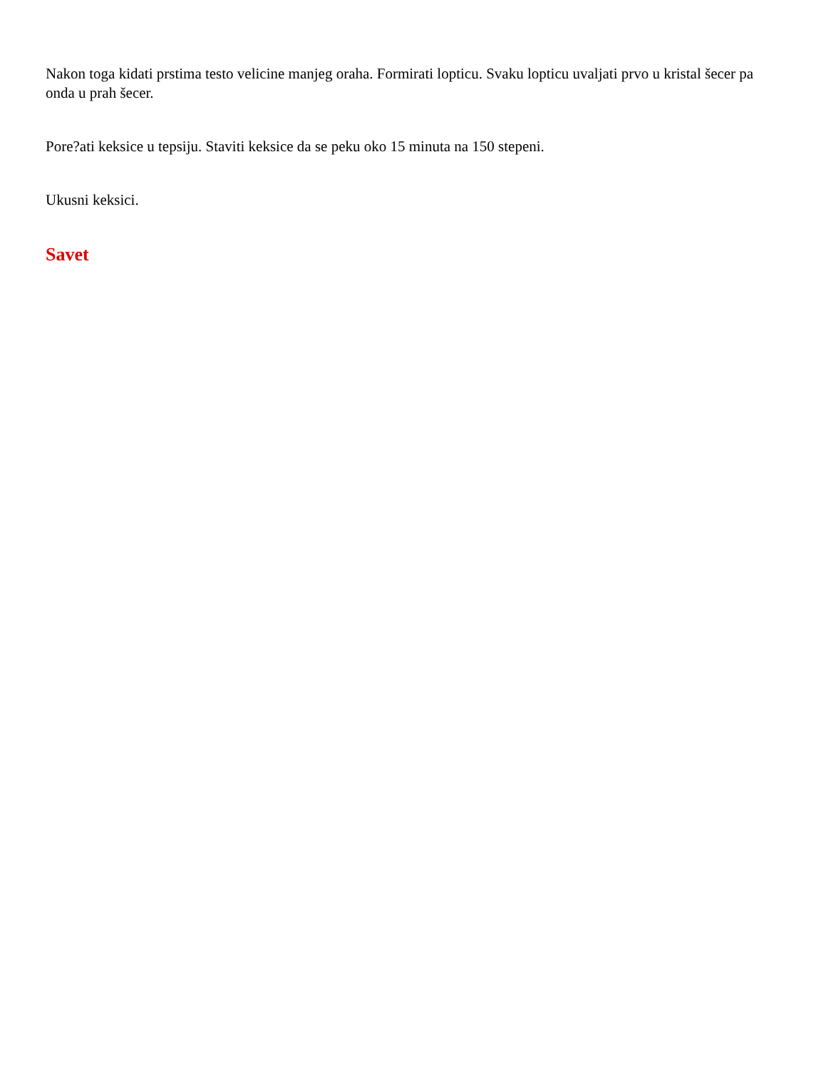Nakon toga kidati prstima testo velicine manjeg oraha. Formirati lopticu. Svaku lopticu uvaljati prvo u kristal šecer pa onda u prah šecer.
Pore?ati keksice u tepsiju. Staviti keksice da se peku oko 15 minuta na 150 stepeni.
Ukusni keksici.
Savet